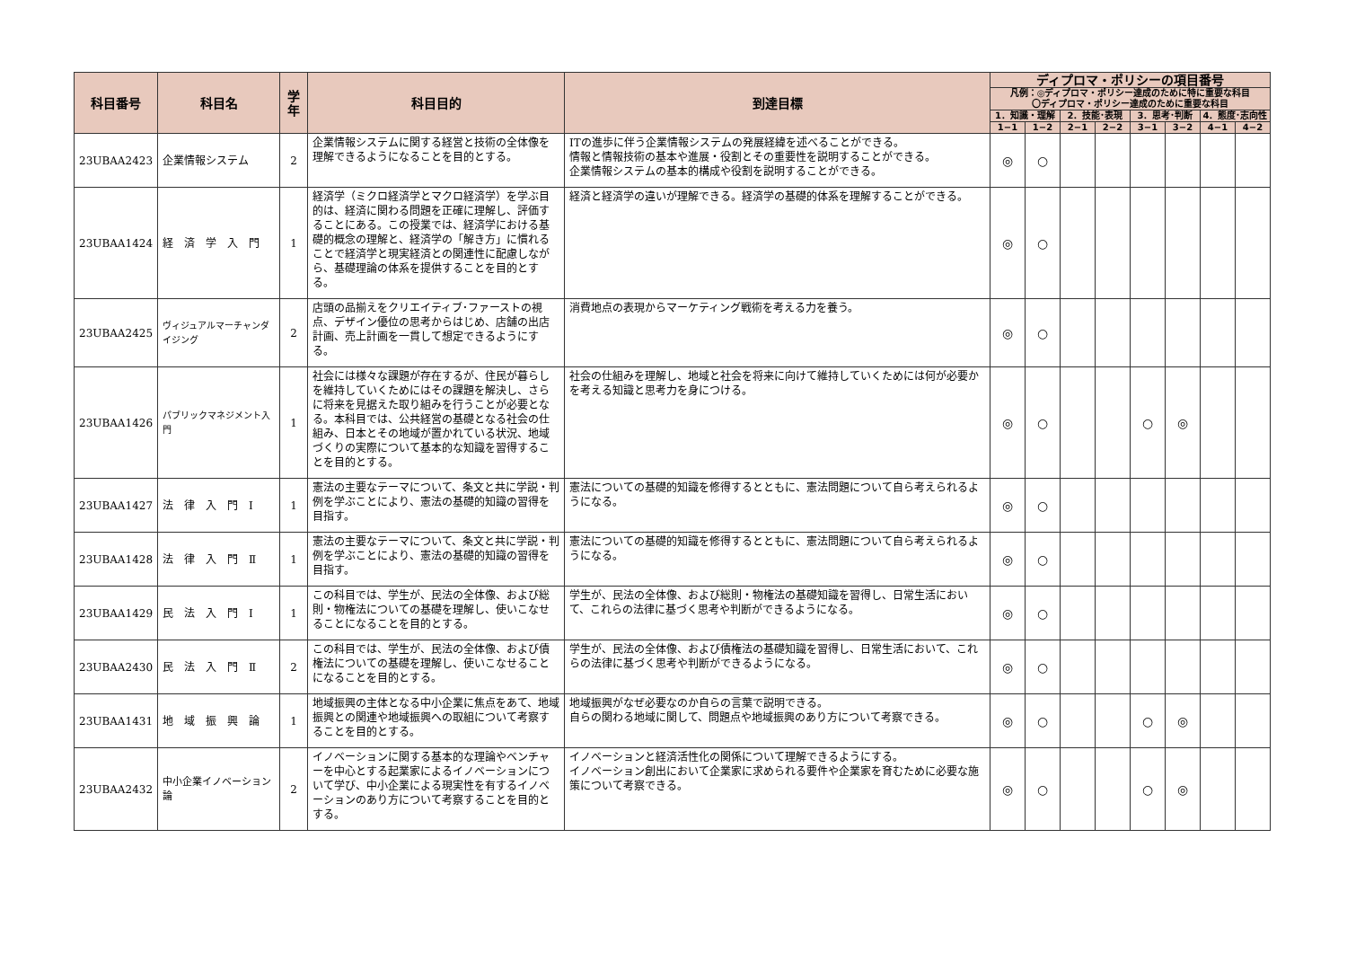| 科目番号 | 科目名 | 学年 | 科目目的 | 到達目標 | ディプロマ・ポリシーの項目番号 | | | | | | | |
| --- | --- | --- | --- | --- | --- | --- | --- | --- | --- | --- | --- | --- |
| | | | | | 凡例：◎ディプロマ・ポリシー達成のために特に重要な科目 〇ディプロマ・ポリシー達成のために重要な科目 | | | | | | | |
| | | | | | 1．知識・理解 | | 2．技能･表現 | | 3．思考･判断 | | 4．態度･志向性 | |
| | | | | | 1−1 | 1−2 | 2−1 | 2−2 | 3−1 | 3−2 | 4−1 | 4−2 |
| 23UBAA2423 | 企業情報システム | 2 | 企業情報システムに関する経営と技術の全体像を理解できるようになることを目的とする。 | ITの進歩に伴う企業情報システムの発展経緯を述べることができる。 情報と情報技術の基本や進展・役割とその重要性を説明することができる。 企業情報システムの基本的構成や役割を説明することができる。 | ◎ | ○ | | | | | | |
| 23UBAA1424 | 経 済 学 入 門 | 1 | 経済学（ミクロ経済学とマクロ経済学）を学ぶ目的は、経済に関わる問題を正確に理解し、評価することにある。この授業では、経済学における基礎的概念の理解と、経済学の「解き方」に慣れることで経済学と現実経済との関連性に配慮しながら、基礎理論の体系を提供することを目的とする。 | 経済と経済学の違いが理解できる。経済学の基礎的体系を理解することができる。 | ◎ | ○ | | | | | | |
| 23UBAA2425 | ヴィジュアルマーチャンダイジング | 2 | 店頭の品揃えをクリエイティブ･ファーストの視点、デザイン優位の思考からはじめ、店舗の出店計画、売上計画を一貫して想定できるようにする。 | 消費地点の表現からマーケティング戦術を考える力を養う。 | ◎ | ○ | | | | | | |
| 23UBAA1426 | パブリックマネジメント入門 | 1 | 社会には様々な課題が存在するが、住民が暮らしを維持していくためにはその課題を解決し、さらに将来を見据えた取り組みを行うことが必要となる。本科目では、公共経営の基礎となる社会の仕組み、日本とその地域が置かれている状況、地域づくりの実際について基本的な知識を習得することを目的とする。 | 社会の仕組みを理解し、地域と社会を将来に向けて維持していくためには何が必要かを考える知識と思考力を身につける。 | ◎ | ○ | | | ○ | ◎ | | |
| 23UBAA1427 | 法 律 入 門 Ⅰ | 1 | 憲法の主要なテーマについて、条文と共に学説・判例を学ぶことにより、憲法の基礎的知識の習得を目指す。 | 憲法についての基礎的知識を修得するとともに、憲法問題について自ら考えられるようになる。 | ◎ | ○ | | | | | | |
| 23UBAA1428 | 法 律 入 門 Ⅱ | 1 | 憲法の主要なテーマについて、条文と共に学説・判例を学ぶことにより、憲法の基礎的知識の習得を目指す。 | 憲法についての基礎的知識を修得するとともに、憲法問題について自ら考えられるようになる。 | ◎ | ○ | | | | | | |
| 23UBAA1429 | 民 法 入 門 Ⅰ | 1 | この科目では、学生が、民法の全体像、および総則・物権法についての基礎を理解し、使いこなせることになることを目的とする。 | 学生が、民法の全体像、および総則・物権法の基礎知識を習得し、日常生活において、これらの法律に基づく思考や判断ができるようになる。 | ◎ | ○ | | | | | | |
| 23UBAA2430 | 民 法 入 門 Ⅱ | 2 | この科目では、学生が、民法の全体像、および債権法についての基礎を理解し、使いこなせることになることを目的とする。 | 学生が、民法の全体像、および債権法の基礎知識を習得し、日常生活において、これらの法律に基づく思考や判断ができるようになる。 | ◎ | ○ | | | | | | |
| 23UBAA1431 | 地 域 振 興 論 | 1 | 地域振興の主体となる中小企業に焦点をあて、地域振興との関連や地域振興への取組について考察することを目的とする。 | 地域振興がなぜ必要なのか自らの言葉で説明できる。 自らの関わる地域に関して、問題点や地域振興のあり方について考察できる。 | ◎ | ○ | | | ○ | ◎ | | |
| 23UBAA2432 | 中小企業イノベーション論 | 2 | イノベーションに関する基本的な理論やベンチャーを中心とする起業家によるイノベーションについて学び、中小企業による現実性を有するイノベーションのあり方について考察することを目的とする。 | イノベーションと経済活性化の関係について理解できるようにする。 イノベーション創出において企業家に求められる要件や企業家を育むために必要な施策について考察できる。 | ◎ | ○ | | | ○ | ◎ | | |